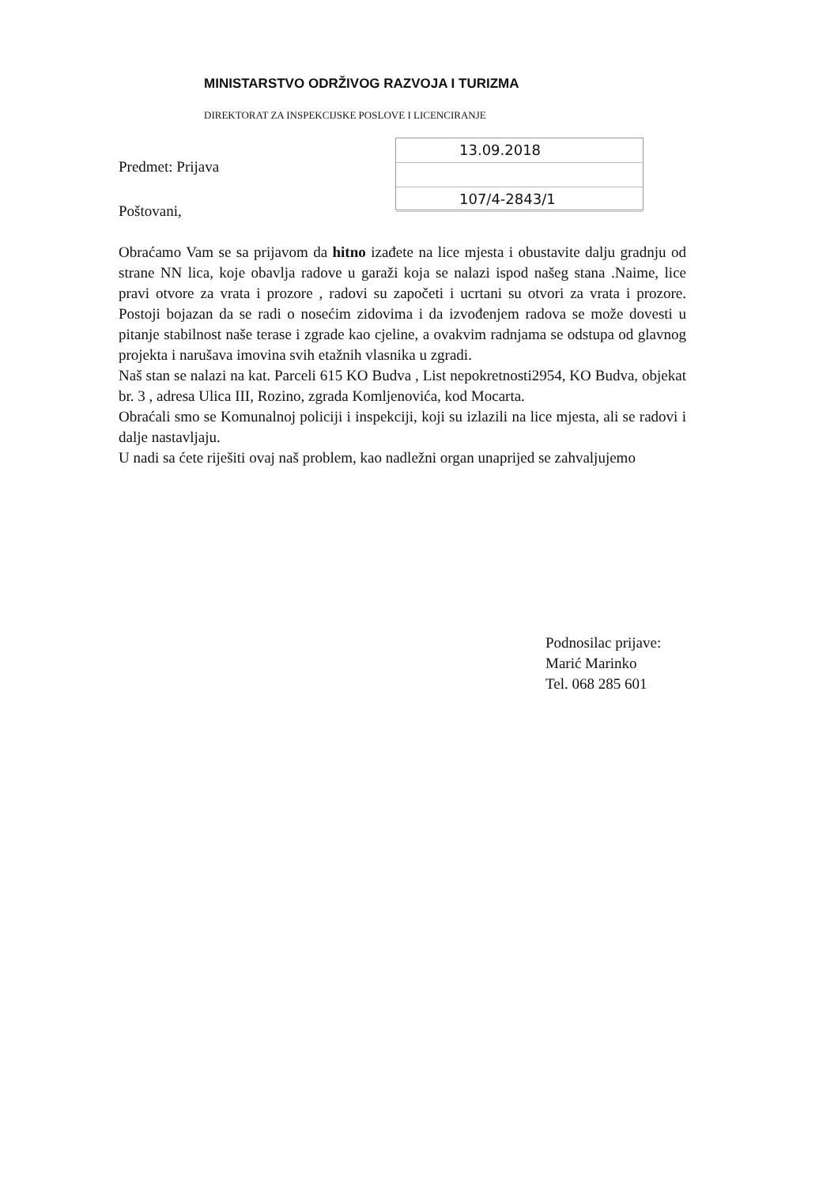MINISTARSTVO ODRŽIVOG RAZVOJA I TURIZMA
DIREKTORAT ZA INSPEKCIJSKE POSLOVE I LICENCIRANJE
Predmet: Prijava
13.09.2018
107/4-2843/1
Poštovani,
Obraćamo Vam se sa prijavom da hitno izađete na lice mjesta i obustavite dalju gradnju od strane NN lica, koje obavlja radove u garaži koja se nalazi ispod našeg stana .Naime, lice pravi otvore za vrata i prozore , radovi su započeti i ucrtani su otvori za vrata i prozore. Postoji bojazan da se radi o nosećim zidovima i da izvođenjem radova se može dovesti u pitanje stabilnost naše terase i zgrade kao cjeline, a ovakvim radnjama se odstupa od glavnog projekta i narušava imovina svih etažnih vlasnika u zgradi.
Naš stan se nalazi na kat. Parceli 615 KO Budva , List nepokretnosti2954, KO Budva, objekat br. 3 , adresa Ulica III, Rozino, zgrada Komljenovića, kod Mocarta.
Obraćali smo se Komunalnoj policiji i inspekciji, koji su izlazili na lice mjesta, ali se radovi i dalje nastavljaju.
U nadi sa ćete riješiti ovaj naš problem, kao nadležni organ unaprijed se zahvaljujemo
Podnosilac prijave:
Marić Marinko
Tel. 068 285 601